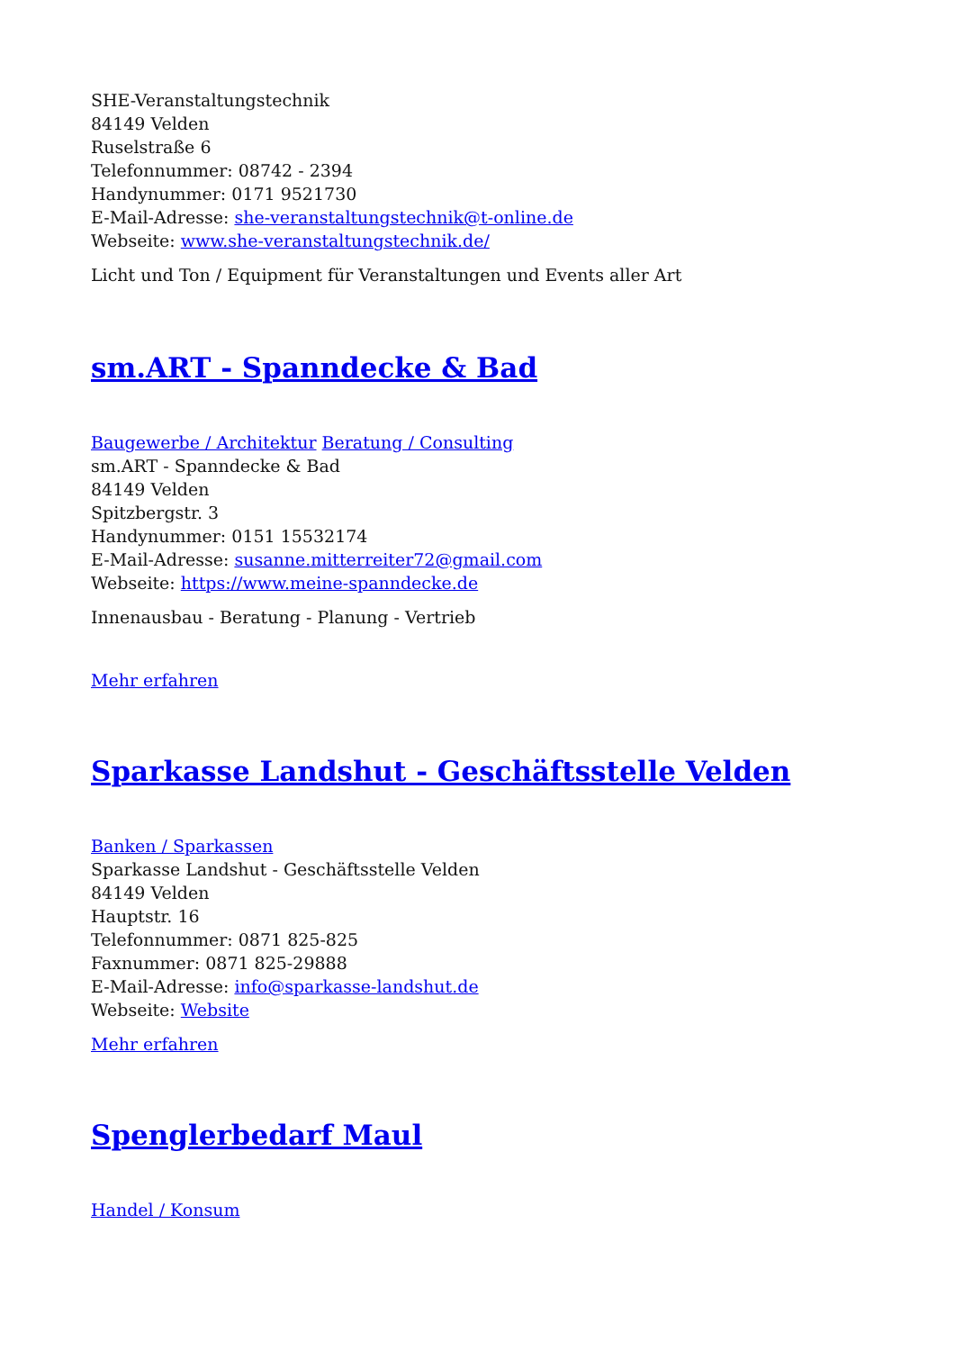SHE-Veranstaltungstechnik
84149 Velden
Ruselstraße 6
Telefonnummer: 08742 - 2394
Handynummer: 0171 9521730
E-Mail-Adresse: she-veranstaltungstechnik@t-online.de
Webseite: www.she-veranstaltungstechnik.de/
Licht und Ton / Equipment für Veranstaltungen und Events aller Art
sm.ART - Spanndecke & Bad
Baugewerbe / Architektur Beratung / Consulting
sm.ART - Spanndecke & Bad
84149 Velden
Spitzbergstr. 3
Handynummer: 0151 15532174
E-Mail-Adresse: susanne.mitterreiter72@gmail.com
Webseite: https://www.meine-spanndecke.de
Innenausbau - Beratung - Planung - Vertrieb
Mehr erfahren
Sparkasse Landshut - Geschäftsstelle Velden
Banken / Sparkassen
Sparkasse Landshut - Geschäftsstelle Velden
84149 Velden
Hauptstr. 16
Telefonnummer: 0871 825-825
Faxnummer: 0871 825-29888
E-Mail-Adresse: info@sparkasse-landshut.de
Webseite: Website
Mehr erfahren
Spenglerbedarf Maul
Handel / Konsum